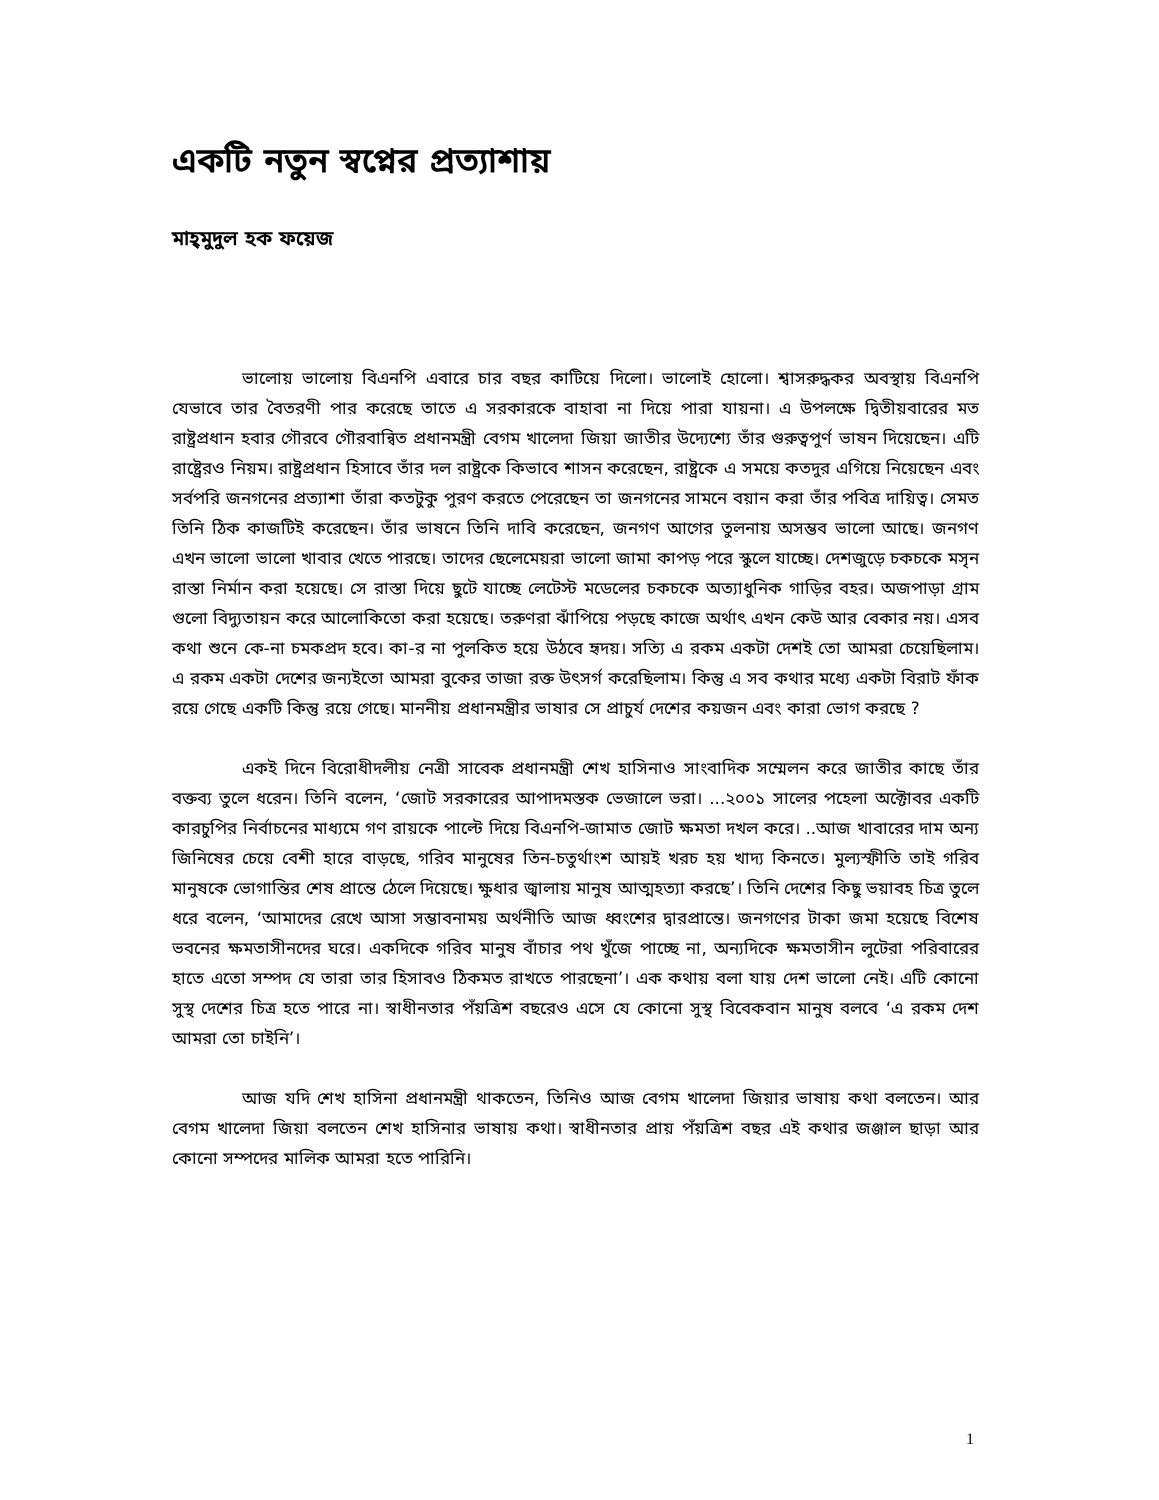একটি নতুন স্বপ্নের প্রত্যাশায়
মাহ্‌মুদুল হক ফয়েজ
ভালোয় ভালোয় বিএনপি এবারে চার বছর কাটিয়ে দিলো। ভালোই হোলো। শ্বাসরুদ্ধকর অবস্থায় বিএনপি যেভাবে তার বৈতরণী পার করেছে তাতে এ সরকারকে বাহাবা না দিয়ে পারা যায়না। এ উপলক্ষে দ্বিতীয়বারের মত রাষ্ট্রপ্রধান হবার গৌরবে গৌরবান্বিত প্রধানমন্ত্রী বেগম খালেদা জিয়া জাতীর উদ্যেশ্যে তাঁর গুরুত্বপুর্ণ ভাষন দিয়েছেন। এটি রাষ্ট্রেরও নিয়ম। রাষ্ট্রপ্রধান হিসাবে তাঁর দল রাষ্ট্রকে কিভাবে শাসন করেছেন, রাষ্ট্রকে এ সময়ে কতদুর এগিয়ে নিয়েছেন এবং সর্বপরি জনগনের প্রত্যাশা তাঁরা কতটুকু পুরণ করতে পেরেছেন তা জনগনের সামনে বয়ান করা তাঁর পবিত্র দায়িত্ব। সেমত তিনি ঠিক কাজটিই করেছেন। তাঁর ভাষনে তিনি দাবি করেছেন, জনগণ আগের তুলনায় অসম্ভব ভালো আছে। জনগণ এখন ভালো ভালো খাবার খেতে পারছে। তাদের ছেলেমেয়রা ভালো জামা কাপড় পরে স্কুলে যাচ্ছে। দেশজুড়ে চকচকে মসৃন রাস্তা নির্মান করা হয়েছে। সে রাস্তা দিয়ে ছুটে যাচ্ছে লেটেস্ট মডেলের চকচকে অত্যাধুনিক গাড়ির বহর। অজপাড়া গ্রাম গুলো বিদ্যুতায়ন করে আলোকিতো করা হয়েছে। তরুণরা ঝাঁপিয়ে পড়ছে কাজে অর্থাৎ এখন কেউ আর বেকার নয়। এসব কথা শুনে কে-না চমকপ্রদ হবে। কা-র না পুলকিত হয়ে উঠবে হৃদয়। সত্যি এ রকম একটা দেশই তো আমরা চেয়েছিলাম। এ রকম একটা দেশের জন্যইতো আমরা বুকের তাজা রক্ত উৎসর্গ করেছিলাম। কিন্তু এ সব কথার মধ্যে একটা বিরাট ফাঁক রয়ে গেছে একটি কিন্তু রয়ে গেছে। মাননীয় প্রধানমন্ত্রীর ভাষার সে প্রাচুর্য দেশের কয়জন এবং কারা ভোগ করছে ?
একই দিনে বিরোধীদলীয় নেত্রী সাবেক প্রধানমন্ত্রী শেখ হাসিনাও সাংবাদিক সম্মেলন করে জাতীর কাছে তাঁর বক্তব্য তুলে ধরেন। তিনি বলেন, ‘জোট সরকারের আপাদমস্তক ভেজালে ভরা। ...২০০১ সালের পহেলা অক্টোবর একটি কারচুপির নির্বাচনের মাধ্যমে গণ রায়কে পাল্টে দিয়ে বিএনপি-জামাত জোট ক্ষমতা দখল করে। ..আজ খাবারের দাম অন্য জিনিষের চেয়ে বেশী হারে বাড়ছে, গরিব মানুষের তিন-চতুর্থাংশ আয়ই খরচ হয় খাদ্য কিনতে। মুল্যস্ফীতি তাই গরিব মানুষকে ভোগান্তির শেষ প্রান্তে ঠেলে দিয়েছে। ক্ষুধার জ্বালায় মানুষ আত্মহত্যা করছে’। তিনি দেশের কিছু ভয়াবহ চিত্র তুলে ধরে বলেন, ‘আমাদের রেখে আসা সম্ভাবনাময় অর্থনীতি আজ ধ্বংশের দ্বারপ্রান্তে। জনগণের টাকা জমা হয়েছে বিশেষ ভবনের ক্ষমতাসীনদের ঘরে। একদিকে গরিব মানুষ বাঁচার পথ খুঁজে পাচ্ছে না, অন্যদিকে ক্ষমতাসীন লুটেরা পরিবারের হাতে এতো সম্পদ যে তারা তার হিসাবও ঠিকমত রাখতে পারছেনা’। এক কথায় বলা যায় দেশ ভালো নেই। এটি কোনো সুস্থ দেশের চিত্র হতে পারে না। স্বাধীনতার পঁয়ত্রিশ বছরেও এসে যে কোনো সুস্থ বিবেকবান মানুষ বলবে ‘এ রকম দেশ আমরা তো চাইনি’।
আজ যদি শেখ হাসিনা প্রধানমন্ত্রী থাকতেন, তিনিও আজ বেগম খালেদা জিয়ার ভাষায় কথা বলতেন। আর বেগম খালেদা জিয়া বলতেন শেখ হাসিনার ভাষায় কথা। স্বাধীনতার প্রায় পঁয়ত্রিশ বছর এই কথার জঞ্জাল ছাড়া আর কোনো সম্পদের মালিক আমরা হতে পারিনি।
1